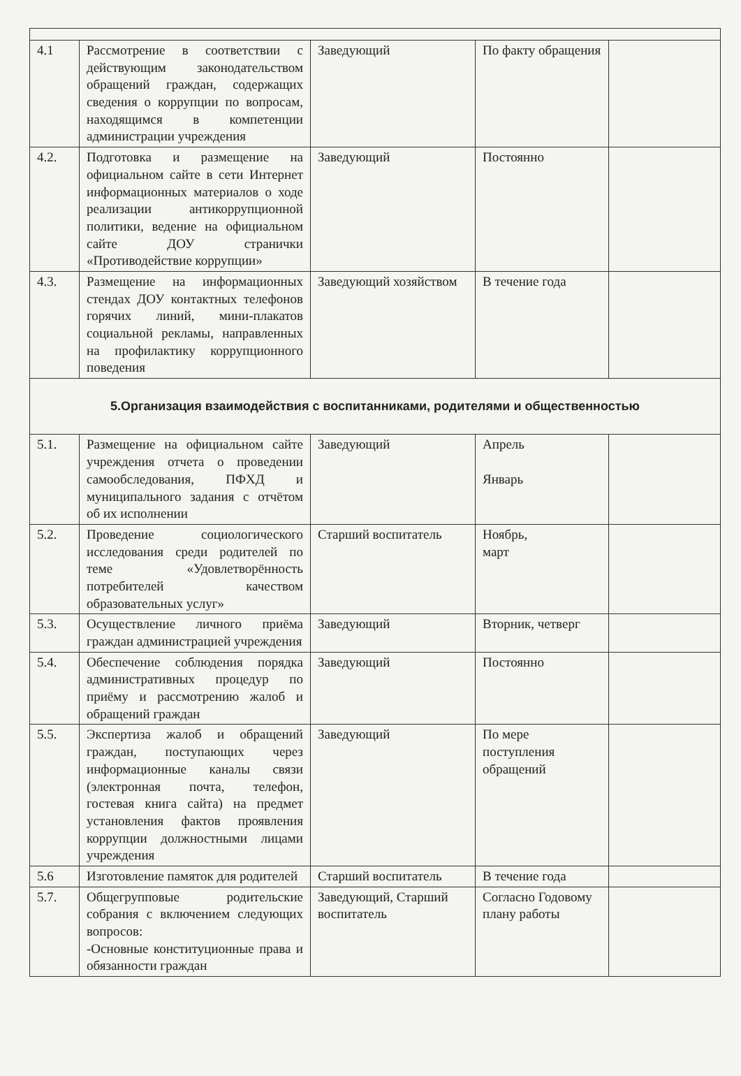| 4.1 | Рассмотрение в соответствии с действующим законодательством обращений граждан, содержащих сведения о коррупции по вопросам, находящимся в компетенции администрации учреждения | Заведующий | По факту обращения | |
| 4.2. | Подготовка и размещение на официальном сайте в сети Интернет информационных материалов о ходе реализации антикоррупционной политики, ведение на официальном сайте ДОУ странички «Противодействие коррупции» | Заведующий | Постоянно | |
| 4.3. | Размещение на информационных стендах ДОУ контактных телефонов горячих линий, мини-плакатов социальной рекламы, направленных на профилактику коррупционного поведения | Заведующий хозяйством | В течение года | |
| 5.Организация взаимодействия с воспитанниками, родителями и общественностью | | | | |
| 5.1. | Размещение на официальном сайте учреждения отчета о проведении самообследования, ПФХД и муниципального задания с отчётом об их исполнении | Заведующий | Апрель Январь | |
| 5.2. | Проведение социологического исследования среди родителей по теме «Удовлетворённость потребителей качеством образовательных услуг» | Старший воспитатель | Ноябрь, март | |
| 5.3. | Осуществление личного приёма граждан администрацией учреждения | Заведующий | Вторник, четверг | |
| 5.4. | Обеспечение соблюдения порядка административных процедур по приёму и рассмотрению жалоб и обращений граждан | Заведующий | Постоянно | |
| 5.5. | Экспертиза жалоб и обращений граждан, поступающих через информационные каналы связи (электронная почта, телефон, гостевая книга сайта) на предмет установления фактов проявления коррупции должностными лицами учреждения | Заведующий | По мере поступления обращений | |
| 5.6 | Изготовление памяток для родителей | Старший воспитатель | В течение года | |
| 5.7. | Общегрупповые родительские собрания с включением следующих вопросов: -Основные конституционные права и обязанности граждан | Заведующий, Старший воспитатель | Согласно Годовому плану работы | |